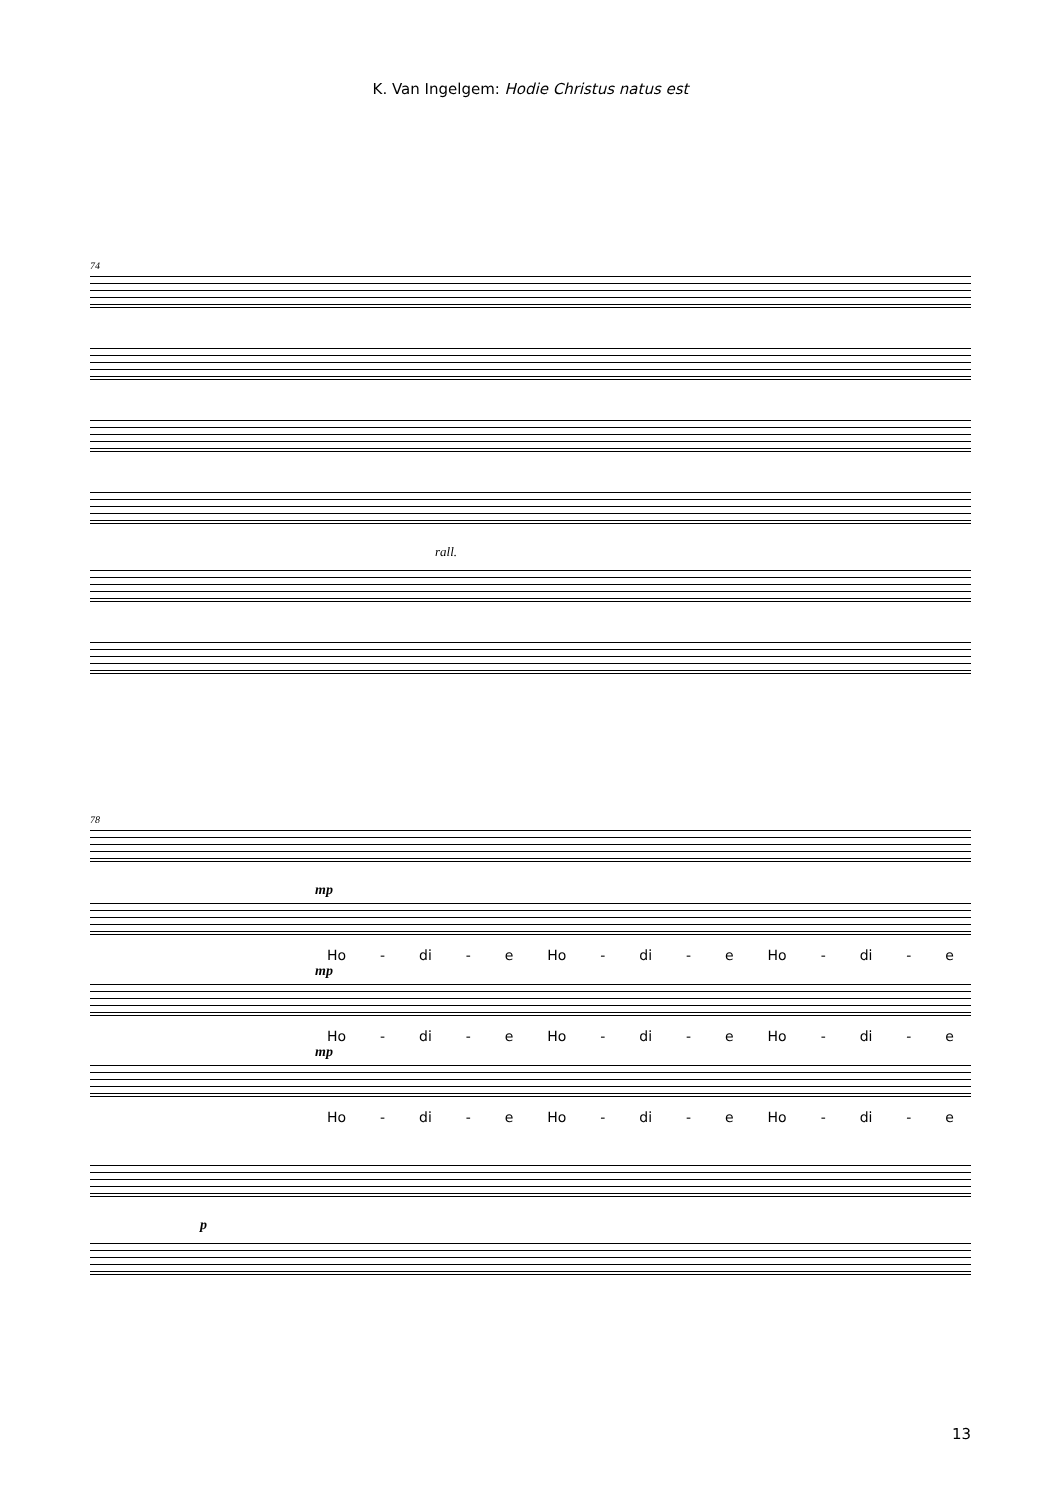K. Van Ingelgem: Hodie Christus natus est
74
rall.
78
mp
Ho - di - e Ho - di - e Ho - di - e
mp
Ho - di - e Ho - di - e Ho - di - e
mp
Ho - di - e Ho - di - e Ho - di - e
p
13